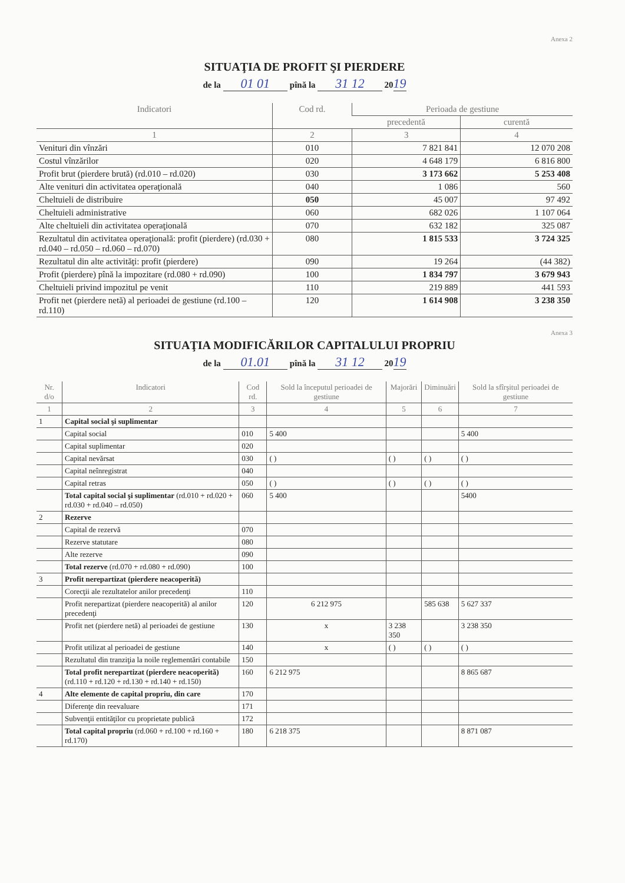Anexa 2
SITUAŢIA DE PROFIT ŞI PIERDERE
de la 01 01 pînă la 31 12 2019
| Indicatori | Cod rd. | Perioada de gestiune | |
| --- | --- | --- | --- |
| | | precedentă | curentă |
| 1 | 2 | 3 | 4 |
| Venituri din vînzări | 010 | 7 821 841 | 12 070 208 |
| Costul vînzărilor | 020 | 4 648 179 | 6 816 800 |
| Profit brut (pierdere brută) (rd.010 – rd.020) | 030 | 3 173 662 | 5 253 408 |
| Alte venituri din activitatea operaţională | 040 | 1 086 | 560 |
| Cheltuieli de distribuire | 050 | 45 007 | 97 492 |
| Cheltuieli administrative | 060 | 682 026 | 1 107 064 |
| Alte cheltuieli din activitatea operaţională | 070 | 632 182 | 325 087 |
| Rezultatul din activitatea operaţională: profit (pierdere) (rd.030 + rd.040 – rd.050 – rd.060 – rd.070) | 080 | 1 815 533 | 3 724 325 |
| Rezultatul din alte activităţi: profit (pierdere) | 090 | 19 264 | (44 382) |
| Profit (pierdere) pînă la impozitare (rd.080 + rd.090) | 100 | 1 834 797 | 3 679 943 |
| Cheltuieli privind impozitul pe venit | 110 | 219 889 | 441 593 |
| Profit net (pierdere netă) al perioadei de gestiune (rd.100 – rd.110) | 120 | 1 614 908 | 3 238 350 |
Anexa 3
SITUAŢIA MODIFICĂRILOR CAPITALULUI PROPRIU
de la 01.01 pînă la 31 12 2019
| Nr. d/o | Indicatori | Cod rd. | Sold la începutul perioadei de gestiune | Majorări | Diminuări | Sold la sfîrşitul perioadei de gestiune |
| --- | --- | --- | --- | --- | --- | --- |
| 1 | 2 | 3 | 4 | 5 | 6 | 7 |
| 1 | Capital social şi suplimentar | | | | | |
| | Capital social | 010 | 5 400 | | | 5 400 |
| | Capital suplimentar | 020 | | | | |
| | Capital nevărsat | 030 | ( ) | ( ) | ( ) | ( ) |
| | Capital neînregistrat | 040 | | | | |
| | Capital retras | 050 | ( ) | ( ) | ( ) | ( ) |
| | Total capital social şi suplimentar (rd.010 + rd.020 + rd.030 + rd.040 – rd.050) | 060 | 5 400 | | | 5400 |
| 2 | Rezerve | | | | | |
| | Capital de rezervă | 070 | | | | |
| | Rezerve statutare | 080 | | | | |
| | Alte rezerve | 090 | | | | |
| | Total rezerve (rd.070 + rd.080 + rd.090) | 100 | | | | |
| 3 | Profit nerepartizat (pierdere neacoperită) | | | | | |
| | Corecţii ale rezultatelor anilor precedenţi | 110 | | | | |
| | Profit nerepartizat (pierdere neacoperită) al anilor precedenţi | 120 | 6 212 975 | | 585 638 | 5 627 337 |
| | Profit net (pierdere netă) al perioadei de gestiune | 130 | x | 3 238 350 | | 3 238 350 |
| | Profit utilizat al perioadei de gestiune | 140 | x | ( ) | ( ) | ( ) |
| | Rezultatul din tranziţia la noile reglementări contabile | 150 | | | | |
| | Total profit nerepartizat (pierdere neacoperită) (rd.110 + rd.120 + rd.130 + rd.140 + rd.150) | 160 | 6 212 975 | | | 8 865 687 |
| 4 | Alte elemente de capital propriu, din care | 170 | | | | |
| | Diferenţe din reevaluare | 171 | | | | |
| | Subvenţii entităţilor cu proprietate publică | 172 | | | | |
| | Total capital propriu (rd.060 + rd.100 + rd.160 + rd.170) | 180 | 6 218 375 | | | 8 871 087 |